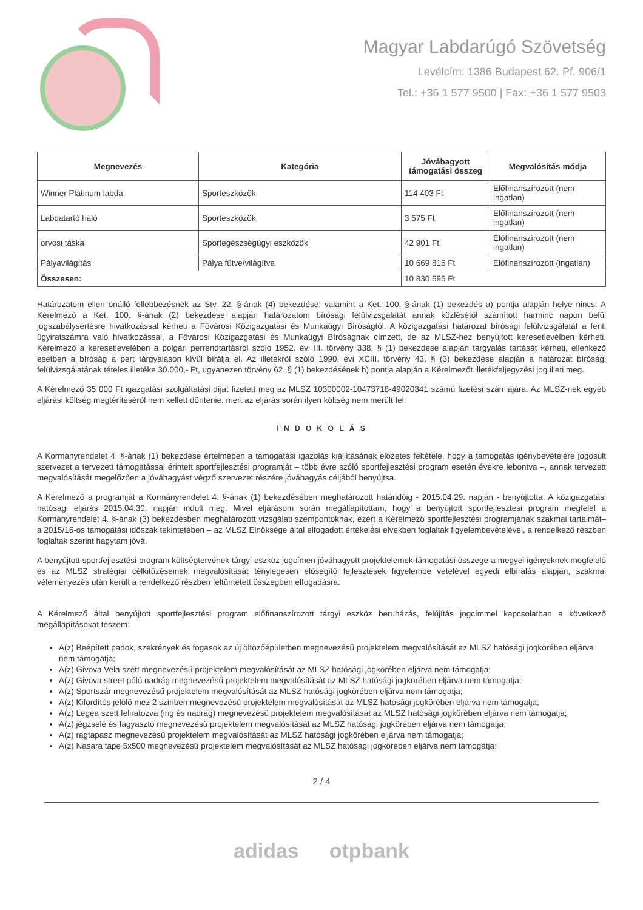Magyar Labdarúgó Szövetség
Levélcím: 1386 Budapest 62. Pf. 906/1
Tel.: +36 1 577 9500 | Fax: +36 1 577 9503
| Megnevezés | Kategória | Jóváhagyott támogatási összeg | Megvalósítás módja |
| --- | --- | --- | --- |
| Winner Platinum labda | Sporteszközök | 114 403 Ft | Előfinanszírozott (nem ingatlan) |
| Labdatartó háló | Sporteszközök | 3 575 Ft | Előfinanszírozott (nem ingatlan) |
| orvosi táska | Sportegészségügyi eszközök | 42 901 Ft | Előfinanszírozott (nem ingatlan) |
| Pályavilágítás | Pálya fűtve/világítva | 10 669 816 Ft | Előfinanszírozott (ingatlan) |
| Összesen: | | 10 830 695 Ft | |
Határozatom ellen önálló fellebbezésnek az Stv. 22. §-ának (4) bekezdése, valamint a Ket. 100. §-ának (1) bekezdés a) pontja alapján helye nincs. A Kérelmező a Ket. 100. §-ának (2) bekezdése alapján határozatom bírósági felülvizsgálatát annak közlésétől számított harminc napon belül jogszabálysértésre hivatkozással kérheti a Fővárosi Közigazgatási és Munkaügyi Bíróságtól. A közigazgatási határozat bírósági felülvizsgálatát a fenti ügyiratszámra való hivatkozással, a Fővárosi Közigazgatási és Munkaügyi Bíróságnak címzett, de az MLSZ-hez benyújtott keresetlevélben kérheti. Kérelmező a keresetlevelében a polgári perrendtartásról szóló 1952. évi III. törvény 338. § (1) bekezdése alapján tárgyalás tartását kérheti, ellenkező esetben a bíróság a pert tárgyaláson kívül bírálja el. Az illetékről szóló 1990. évi XCIII. törvény 43. § (3) bekezdése alapján a határozat bírósági felülvizsgálatának tételes illetéke 30.000,- Ft, ugyanezen törvény 62. § (1) bekezdésének h) pontja alapján a Kérelmezőt illetékfeljegyzési jog illeti meg.
A Kérelmező 35 000 Ft igazgatási szolgáltatási díjat fizetett meg az MLSZ 10300002-10473718-49020341 számú fizetési számlájára. Az MLSZ-nek egyéb eljárási költség megtérítéséről nem kellett döntenie, mert az eljárás során ilyen költség nem merült fel.
I N D O K O L Á S
A Kormányrendelet 4. §-ának (1) bekezdése értelmében a támogatási igazolás kiállításának előzetes feltétele, hogy a támogatás igénybevételére jogosult szervezet a tervezett támogatással érintett sportfejlesztési programját – több évre szóló sportfejlesztési program esetén évekre lebontva –, annak tervezett megvalósítását megelőzően a jóváhagyást végző szervezet részére jóváhagyás céljából benyújtsa.
A Kérelmező a programját a Kormányrendelet 4. §-ának (1) bekezdésében meghatározott határidőig - 2015.04.29. napján - benyújtotta. A közigazgatási hatósági eljárás 2015.04.30. napján indult meg. Mivel eljárásom során megállapítottam, hogy a benyújtott sportfejlesztési program megfelel a Kormányrendelet 4. §-ának (3) bekezdésben meghatározott vizsgálati szempontoknak, ezért a Kérelmező sportfejlesztési programjának szakmai tartalmát– a 2015/16-os támogatási időszak tekintetében – az MLSZ Elnöksége által elfogadott értékelési elvekben foglaltak figyelembevételével, a rendelkező részben foglaltak szerint hagytam jóvá.
A benyújtott sportfejlesztési program költségtervének tárgyi eszköz jogcímen jóváhagyott projektelemek támogatási összege a megyei igényeknek megfelelő és az MLSZ stratégiai célkitűzéseinek megvalósítását ténylegesen elősegítő fejlesztések figyelembe vételével egyedi elbírálás alapján, szakmai véleményezés után került a rendelkező részben feltüntetett összegben elfogadásra.
A Kérelmező által benyújtott sportfejlesztési program előfinanszírozott tárgyi eszköz beruházás, felújítás jogcímmel kapcsolatban a következő megállapításokat teszem:
A(z) Beépített padok, szekrények és fogasok az új öltözőépületben megnevezésű projektelem megvalósítását az MLSZ hatósági jogkörében eljárva nem támogatja;
A(z) Givova Vela szett megnevezésű projektelem megvalósítását az MLSZ hatósági jogkörében eljárva nem támogatja;
A(z) Givova street póló nadrág megnevezésű projektelem megvalósítását az MLSZ hatósági jogkörében eljárva nem támogatja;
A(z) Sportszár megnevezésű projektelem megvalósítását az MLSZ hatósági jogkörében eljárva nem támogatja;
A(z) Kifordítós jelölő mez 2 színben megnevezésű projektelem megvalósítását az MLSZ hatósági jogkörében eljárva nem támogatja;
A(z) Legea szett feliratozva (ing és nadrág) megnevezésű projektelem megvalósítását az MLSZ hatósági jogkörében eljárva nem támogatja;
A(z) jégzselé és fagyasztó megnevezésű projektelem megvalósítását az MLSZ hatósági jogkörében eljárva nem támogatja;
A(z) ragtapasz megnevezésű projektelem megvalósítását az MLSZ hatósági jogkörében eljárva nem támogatja;
A(z) Nasara tape 5x500 megnevezésű projektelem megvalósítását az MLSZ hatósági jogkörében eljárva nem támogatja;
2 / 4
adidas otpbank